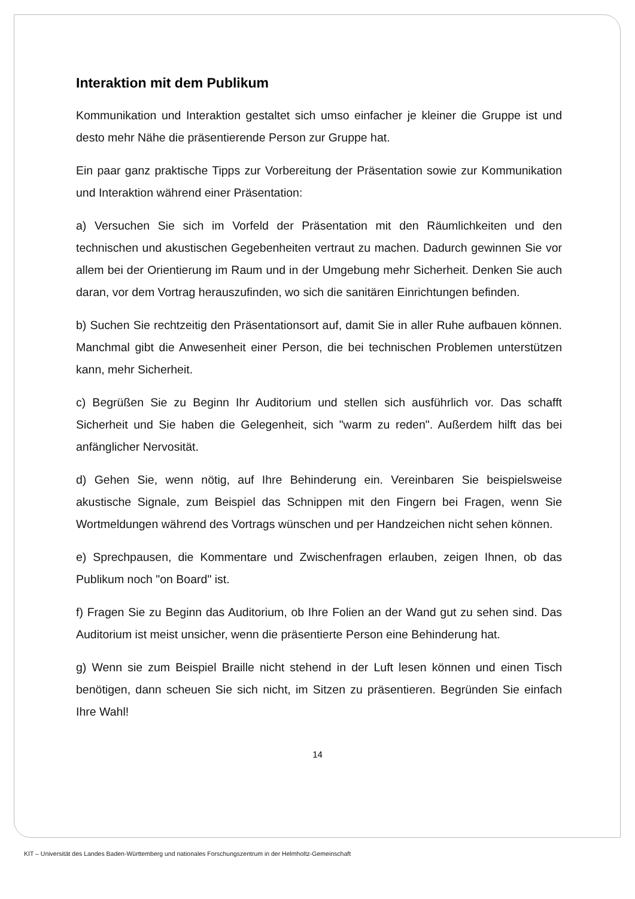Interaktion mit dem Publikum
Kommunikation und Interaktion gestaltet sich umso einfacher je kleiner die Gruppe ist und desto mehr Nähe die präsentierende Person zur Gruppe hat.
Ein paar ganz praktische Tipps zur Vorbereitung der Präsentation sowie zur Kommunikation und Interaktion während einer Präsentation:
a) Versuchen Sie sich im Vorfeld der Präsentation mit den Räumlichkeiten und den technischen und akustischen Gegebenheiten vertraut zu machen. Dadurch gewinnen Sie vor allem bei der Orientierung im Raum und in der Umgebung mehr Sicherheit. Denken Sie auch daran, vor dem Vortrag herauszufinden, wo sich die sanitären Einrichtungen befinden.
b) Suchen Sie rechtzeitig den Präsentationsort auf, damit Sie in aller Ruhe aufbauen können. Manchmal gibt die Anwesenheit einer Person, die bei technischen Problemen unterstützen kann, mehr Sicherheit.
c) Begrüßen Sie zu Beginn Ihr Auditorium und stellen sich ausführlich vor. Das schafft Sicherheit und Sie haben die Gelegenheit, sich "warm zu reden". Außerdem hilft das bei anfänglicher Nervosität.
d) Gehen Sie, wenn nötig, auf Ihre Behinderung ein. Vereinbaren Sie beispielsweise akustische Signale, zum Beispiel das Schnippen mit den Fingern bei Fragen, wenn Sie Wortmeldungen während des Vortrags wünschen und per Handzeichen nicht sehen können.
e) Sprechpausen, die Kommentare und Zwischenfragen erlauben, zeigen Ihnen, ob das Publikum noch "on Board" ist.
f) Fragen Sie zu Beginn das Auditorium, ob Ihre Folien an der Wand gut zu sehen sind. Das Auditorium ist meist unsicher, wenn die präsentierte Person eine Behinderung hat.
g) Wenn sie zum Beispiel Braille nicht stehend in der Luft lesen können und einen Tisch benötigen, dann scheuen Sie sich nicht, im Sitzen zu präsentieren. Begründen Sie einfach Ihre Wahl!
14
KIT – Universität des Landes Baden-Württemberg und nationales Forschungszentrum in der Helmholtz-Gemeinschaft